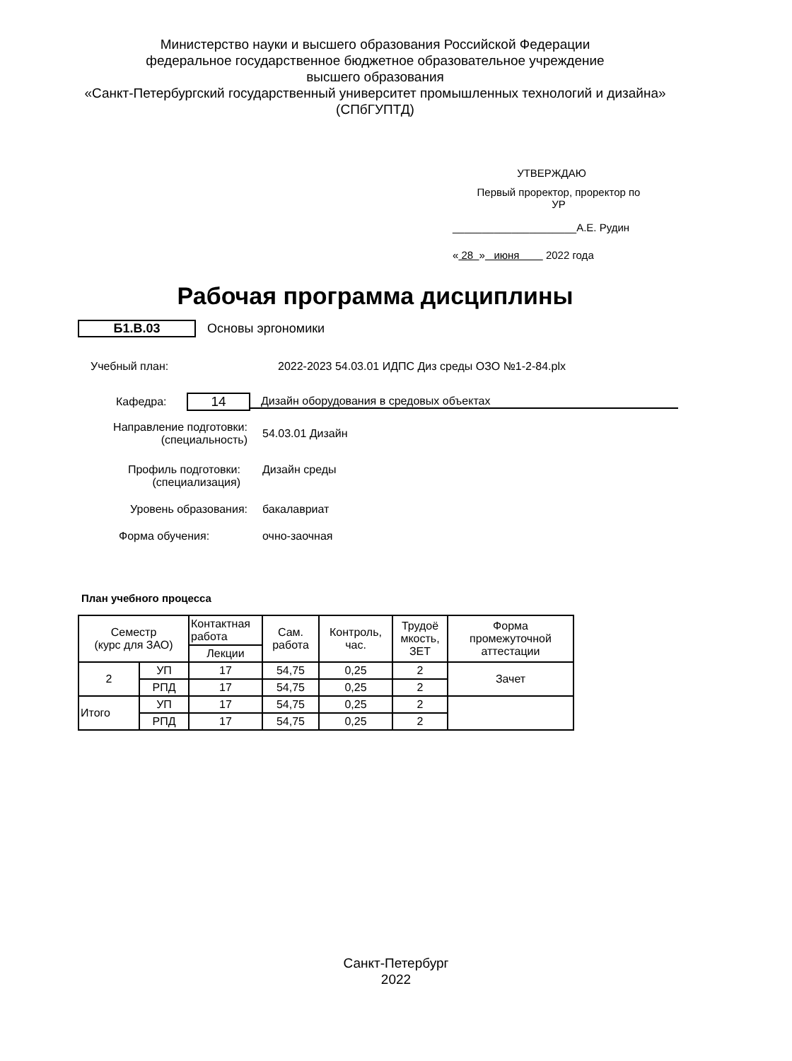Министерство науки и высшего образования Российской Федерации
федеральное государственное бюджетное образовательное учреждение
высшего образования
«Санкт-Петербургский государственный университет промышленных технологий и дизайна»
(СПбГУПТД)
УТВЕРЖДАЮ
Первый проректор, проректор по
УР
_____________________А.Е. Рудин
« 28 » июня 2022 года
Рабочая программа дисциплины
Б1.В.03 Основы эргономики
Учебный план:
2022-2023 54.03.01 ИДПС Диз среды ОЗО №1-2-84.plx
Кафедра:
14
Дизайн оборудования в средовых объектах
Направление подготовки:
(специальность)
54.03.01 Дизайн
Профиль подготовки:
(специализация)
Дизайн среды
Уровень образования: бакалавриат
Форма обучения: очно-заочная
План учебного процесса
| Семестр (курс для ЗАО) | | Контактная работа | Сам. работа | Контроль, час. | Трудоё мкость, ЗЕТ | Форма промежуточной аттестации |
| --- | --- | --- | --- | --- | --- | --- |
| | | Лекции | | | | |
| 2 | УП | 17 | 54,75 | 0,25 | 2 | Зачет |
| | РПД | 17 | 54,75 | 0,25 | 2 | |
| Итого | УП | 17 | 54,75 | 0,25 | 2 | |
| | РПД | 17 | 54,75 | 0,25 | 2 | |
Санкт-Петербург
2022